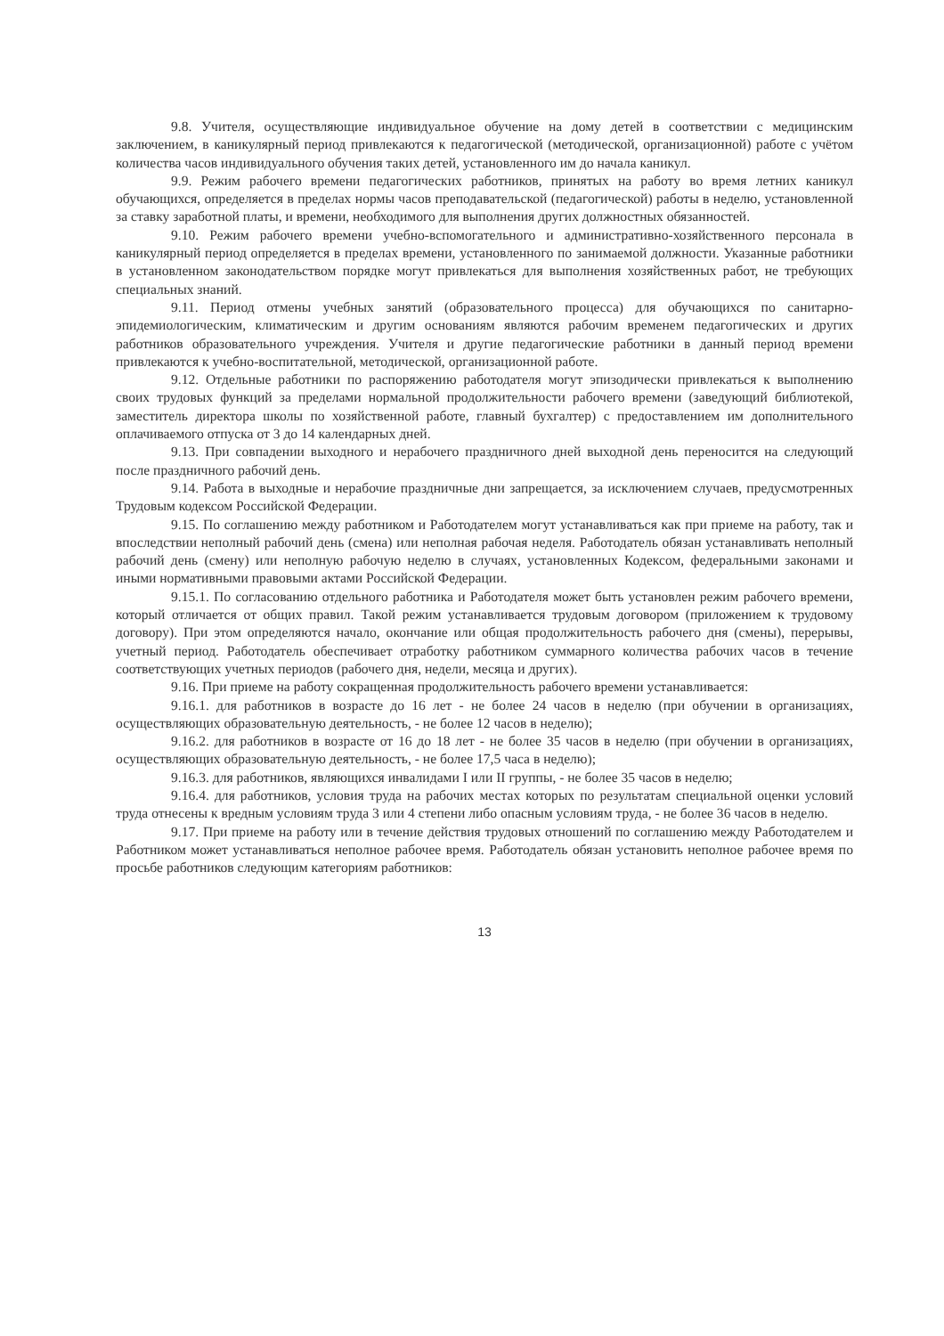9.8. Учителя, осуществляющие индивидуальное обучение на дому детей в соответствии с медицинским заключением, в каникулярный период привлекаются к педагогической (методической, организационной) работе с учётом количества часов индивидуального обучения таких детей, установленного им до начала каникул.
9.9. Режим рабочего времени педагогических работников, принятых на работу во время летних каникул обучающихся, определяется в пределах нормы часов преподавательской (педагогической) работы в неделю, установленной за ставку заработной платы, и времени, необходимого для выполнения других должностных обязанностей.
9.10. Режим рабочего времени учебно-вспомогательного и административно-хозяйственного персонала в каникулярный период определяется в пределах времени, установленного по занимаемой должности. Указанные работники в установленном законодательством порядке могут привлекаться для выполнения хозяйственных работ, не требующих специальных знаний.
9.11. Период отмены учебных занятий (образовательного процесса) для обучающихся по санитарно-эпидемиологическим, климатическим и другим основаниям являются рабочим временем педагогических и других работников образовательного учреждения. Учителя и другие педагогические работники в данный период времени привлекаются к учебно-воспитательной, методической, организационной работе.
9.12. Отдельные работники по распоряжению работодателя могут эпизодически привлекаться к выполнению своих трудовых функций за пределами нормальной продолжительности рабочего времени (заведующий библиотекой, заместитель директора школы по хозяйственной работе, главный бухгалтер) с предоставлением им дополнительного оплачиваемого отпуска от 3 до 14 календарных дней.
9.13. При совпадении выходного и нерабочего праздничного дней выходной день переносится на следующий после праздничного рабочий день.
9.14. Работа в выходные и нерабочие праздничные дни запрещается, за исключением случаев, предусмотренных Трудовым кодексом Российской Федерации.
9.15. По соглашению между работником и Работодателем могут устанавливаться как при приеме на работу, так и впоследствии неполный рабочий день (смена) или неполная рабочая неделя. Работодатель обязан устанавливать неполный рабочий день (смену) или неполную рабочую неделю в случаях, установленных Кодексом, федеральными законами и иными нормативными правовыми актами Российской Федерации.
9.15.1. По согласованию отдельного работника и Работодателя может быть установлен режим рабочего времени, который отличается от общих правил. Такой режим устанавливается трудовым договором (приложением к трудовому договору). При этом определяются начало, окончание или общая продолжительность рабочего дня (смены), перерывы, учетный период. Работодатель обеспечивает отработку работником суммарного количества рабочих часов в течение соответствующих учетных периодов (рабочего дня, недели, месяца и других).
9.16. При приеме на работу сокращенная продолжительность рабочего времени устанавливается:
9.16.1. для работников в возрасте до 16 лет - не более 24 часов в неделю (при обучении в организациях, осуществляющих образовательную деятельность, - не более 12 часов в неделю);
9.16.2. для работников в возрасте от 16 до 18 лет - не более 35 часов в неделю (при обучении в организациях, осуществляющих образовательную деятельность, - не более 17,5 часа в неделю);
9.16.3. для работников, являющихся инвалидами I или II группы, - не более 35 часов в неделю;
9.16.4. для работников, условия труда на рабочих местах которых по результатам специальной оценки условий труда отнесены к вредным условиям труда 3 или 4 степени либо опасным условиям труда, - не более 36 часов в неделю.
9.17. При приеме на работу или в течение действия трудовых отношений по соглашению между Работодателем и Работником может устанавливаться неполное рабочее время. Работодатель обязан установить неполное рабочее время по просьбе работников следующим категориям работников:
13